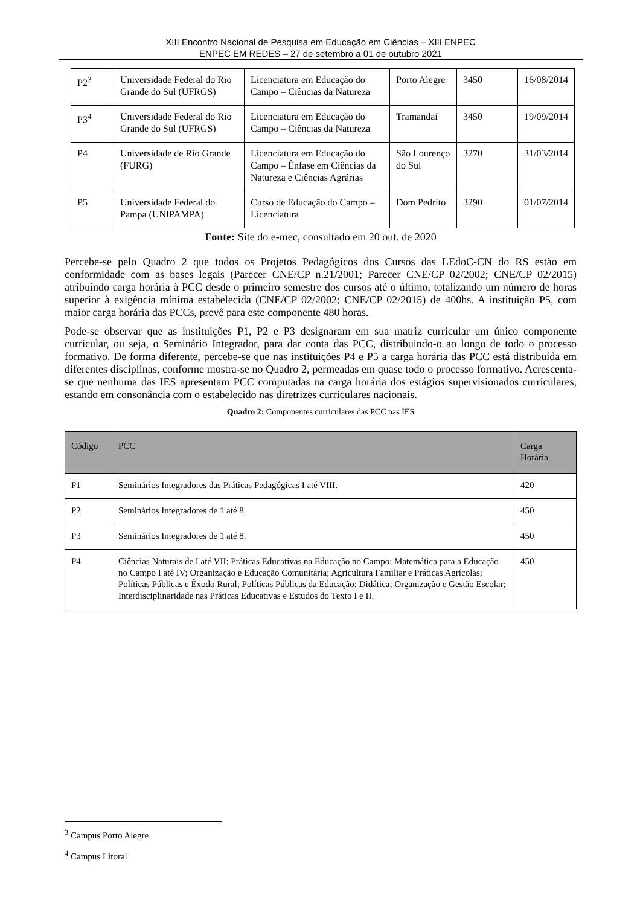XIII Encontro Nacional de Pesquisa em Educação em Ciências – XIII ENPEC
ENPEC EM REDES – 27 de setembro a 01 de outubro 2021
| P2<sup>3</sup> | Universidade Federal do Rio Grande do Sul (UFRGS) | Licenciatura em Educação do Campo – Ciências da Natureza | Porto Alegre | 3450 | 16/08/2014 |
| P3<sup>4</sup> | Universidade Federal do Rio Grande do Sul (UFRGS) | Licenciatura em Educação do Campo – Ciências da Natureza | Tramandaí | 3450 | 19/09/2014 |
| P4 | Universidade de Rio Grande (FURG) | Licenciatura em Educação do Campo – Ênfase em Ciências da Natureza e Ciências Agrárias | São Lourenço do Sul | 3270 | 31/03/2014 |
| P5 | Universidade Federal do Pampa (UNIPAMPA) | Curso de Educação do Campo – Licenciatura | Dom Pedrito | 3290 | 01/07/2014 |
Fonte: Site do e-mec, consultado em 20 out. de 2020
Percebe-se pelo Quadro 2 que todos os Projetos Pedagógicos dos Cursos das LEdoC-CN do RS estão em conformidade com as bases legais (Parecer CNE/CP n.21/2001; Parecer CNE/CP 02/2002; CNE/CP 02/2015) atribuindo carga horária à PCC desde o primeiro semestre dos cursos até o último, totalizando um número de horas superior à exigência mínima estabelecida (CNE/CP 02/2002; CNE/CP 02/2015) de 400hs. A instituição P5, com maior carga horária das PCCs, prevê para este componente 480 horas.
Pode-se observar que as instituições P1, P2 e P3 designaram em sua matriz curricular um único componente curricular, ou seja, o Seminário Integrador, para dar conta das PCC, distribuindo-o ao longo de todo o processo formativo. De forma diferente, percebe-se que nas instituições P4 e P5 a carga horária das PCC está distribuída em diferentes disciplinas, conforme mostra-se no Quadro 2, permeadas em quase todo o processo formativo. Acrescenta-se que nenhuma das IES apresentam PCC computadas na carga horária dos estágios supervisionados curriculares, estando em consonância com o estabelecido nas diretrizes curriculares nacionais.
Quadro 2: Componentes curriculares das PCC nas IES
| Código | PCC | Carga Horária |
| --- | --- | --- |
| P1 | Seminários Integradores das Práticas Pedagógicas I até VIII. | 420 |
| P2 | Seminários Integradores de 1 até 8. | 450 |
| P3 | Seminários Integradores de 1 até 8. | 450 |
| P4 | Ciências Naturais de I até VII; Práticas Educativas na Educação no Campo; Matemática para a Educação no Campo I até IV; Organização e Educação Comunitária; Agricultura Familiar e Práticas Agrícolas; Políticas Públicas e Êxodo Rural; Políticas Públicas da Educação; Didática; Organização e Gestão Escolar; Interdisciplinaridade nas Práticas Educativas e Estudos do Texto I e II. | 450 |
<sup>3</sup> Campus Porto Alegre
<sup>4</sup> Campus Litoral